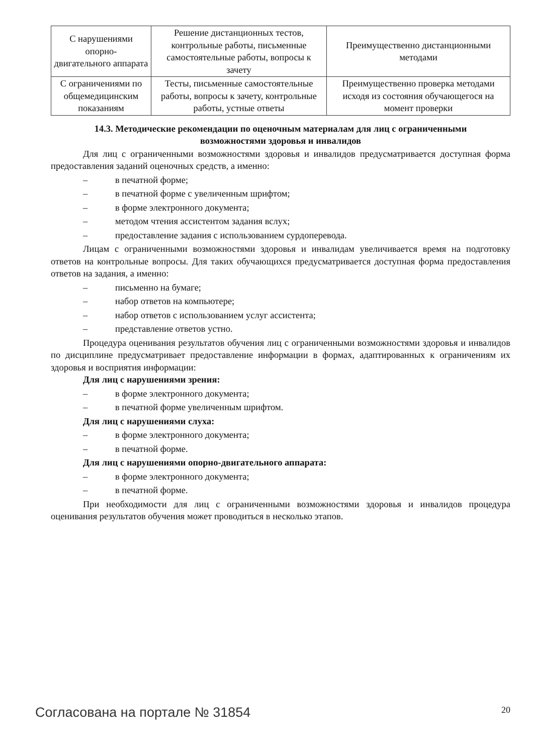| С нарушениями опорно- двигательного аппарата | Решение дистанционных тестов, контрольные работы, письменные самостоятельные работы, вопросы к зачету | Преимущественно дистанционными методами |
| С ограничениями по общемедицинским показаниям | Тесты, письменные самостоятельные работы, вопросы к зачету, контрольные работы, устные ответы | Преимущественно проверка методами исходя из состояния обучающегося на момент проверки |
14.3. Методические рекомендации по оценочным материалам для лиц с ограниченными возможностями здоровья и инвалидов
Для лиц с ограниченными возможностями здоровья и инвалидов предусматривается доступная форма предоставления заданий оценочных средств, а именно:
– в печатной форме;
– в печатной форме с увеличенным шрифтом;
– в форме электронного документа;
– методом чтения ассистентом задания вслух;
– предоставление задания с использованием сурдоперевода.
Лицам с ограниченными возможностями здоровья и инвалидам увеличивается время на подготовку ответов на контрольные вопросы. Для таких обучающихся предусматривается доступная форма предоставления ответов на задания, а именно:
– письменно на бумаге;
– набор ответов на компьютере;
– набор ответов с использованием услуг ассистента;
– представление ответов устно.
Процедура оценивания результатов обучения лиц с ограниченными возможностями здоровья и инвалидов по дисциплине предусматривает предоставление информации в формах, адаптированных к ограничениям их здоровья и восприятия информации:
Для лиц с нарушениями зрения:
– в форме электронного документа;
– в печатной форме увеличенным шрифтом.
Для лиц с нарушениями слуха:
– в форме электронного документа;
– в печатной форме.
Для лиц с нарушениями опорно-двигательного аппарата:
– в форме электронного документа;
– в печатной форме.
При необходимости для лиц с ограниченными возможностями здоровья и инвалидов процедура оценивания результатов обучения может проводиться в несколько этапов.
Согласована на портале № 31854 20